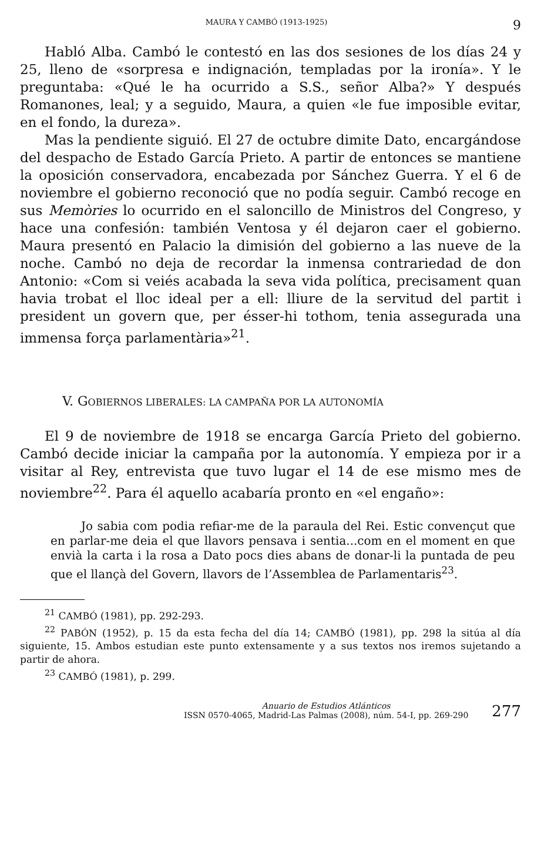MAURA Y CAMBÓ (1913-1925) 9
Habló Alba. Cambó le contestó en las dos sesiones de los días 24 y 25, lleno de «sorpresa e indignación, templadas por la ironía». Y le preguntaba: «Qué le ha ocurrido a S.S., señor Alba?» Y después Romanones, leal; y a seguido, Maura, a quien «le fue imposible evitar, en el fondo, la dureza».
Mas la pendiente siguió. El 27 de octubre dimite Dato, encargándose del despacho de Estado García Prieto. A partir de entonces se mantiene la oposición conservadora, encabezada por Sánchez Guerra. Y el 6 de noviembre el gobierno reconoció que no podía seguir. Cambó recoge en sus Memòries lo ocurrido en el saloncillo de Ministros del Congreso, y hace una confesión: también Ventosa y él dejaron caer el gobierno. Maura presentó en Palacio la dimisión del gobierno a las nueve de la noche. Cambó no deja de recordar la inmensa contrariedad de don Antonio: «Com si veiés acabada la seva vida política, precisament quan havia trobat el lloc ideal per a ell: lliure de la servitud del partit i president un govern que, per ésser-hi tothom, tenia assegurada una immensa força parlamentària»<sup>21</sup>.
V. GOBIERNOS LIBERALES: LA CAMPAÑA POR LA AUTONOMÍA
El 9 de noviembre de 1918 se encarga García Prieto del gobierno. Cambó decide iniciar la campaña por la autonomía. Y empieza por ir a visitar al Rey, entrevista que tuvo lugar el 14 de ese mismo mes de noviembre<sup>22</sup>. Para él aquello acabaría pronto en «el engaño»:
Jo sabia com podia refiar-me de la paraula del Rei. Estic convençut que en parlar-me deia el que llavors pensava i sentia...com en el moment en que envià la carta i la rosa a Dato pocs dies abans de donar-li la puntada de peu que el llançà del Govern, llavors de l’Assemblea de Parlamentaris<sup>23</sup>.
<sup>21</sup> CAMBÓ (1981), pp. 292-293.
<sup>22</sup> PABÓN (1952), p. 15 da esta fecha del día 14; CAMBÓ (1981), pp. 298 la sitúa al día siguiente, 15. Ambos estudian este punto extensamente y a sus textos nos iremos sujetando a partir de ahora.
<sup>23</sup> CAMBÓ (1981), p. 299.
Anuario de Estudios Atlánticos
ISSN 0570-4065, Madrid-Las Palmas (2008), núm. 54-I, pp. 269-290
277